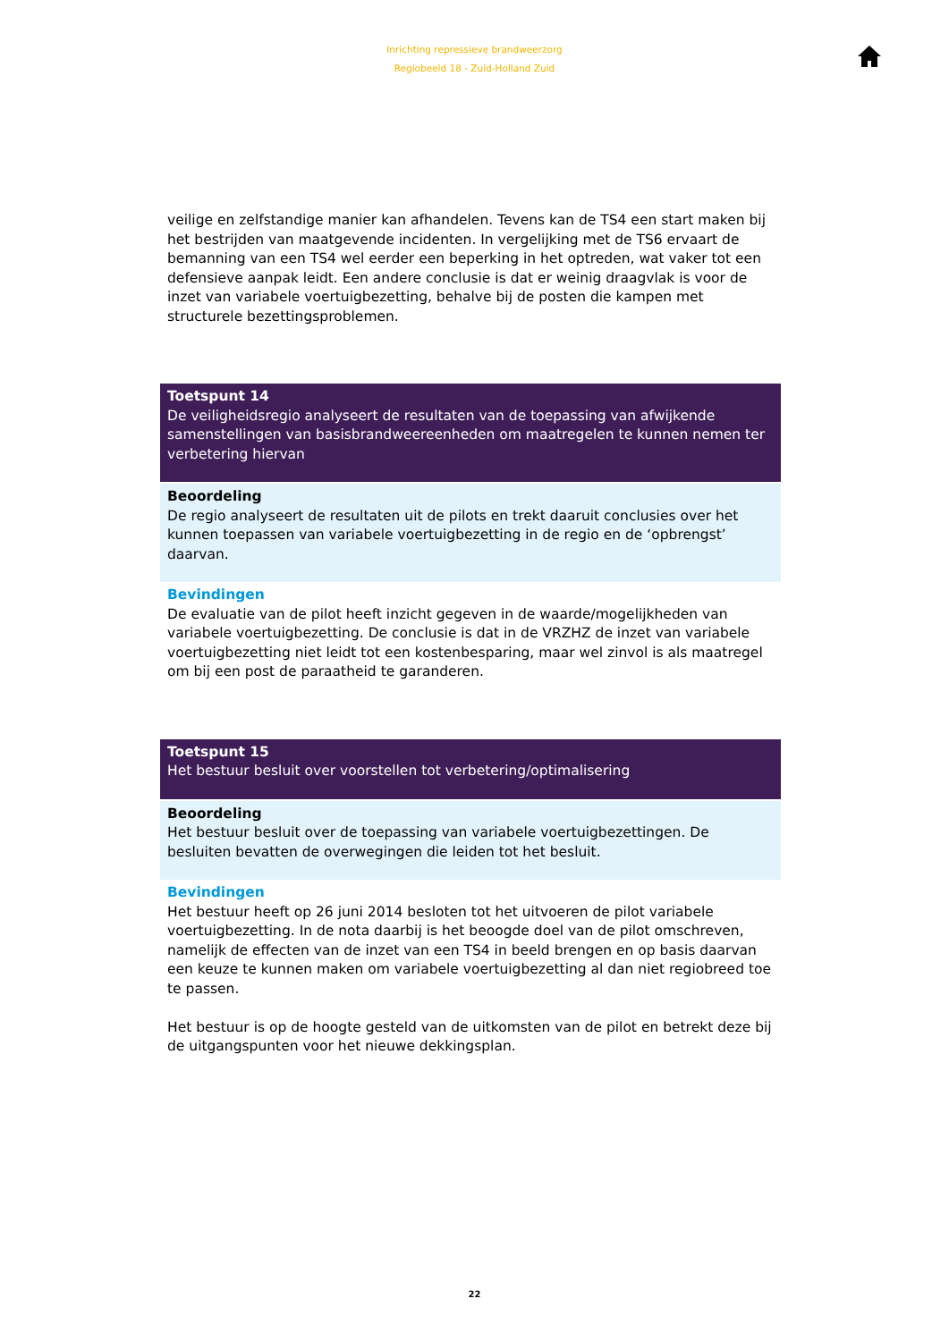Inrichting repressieve brandweerzorg
Regiobeeld 18 - Zuid-Holland Zuid
veilige en zelfstandige manier kan afhandelen. Tevens kan de TS4 een start maken bij het bestrijden van maatgevende incidenten. In vergelijking met de TS6 ervaart de bemanning van een TS4 wel eerder een beperking in het optreden, wat vaker tot een defensieve aanpak leidt. Een andere conclusie is dat er weinig draagvlak is voor de inzet van variabele voertuigbezetting, behalve bij de posten die kampen met structurele bezettingsproblemen.
Toetspunt 14
De veiligheidsregio analyseert de resultaten van de toepassing van afwijkende samenstellingen van basisbrandweereenheden om maatregelen te kunnen nemen ter verbetering hiervan
Beoordeling
De regio analyseert de resultaten uit de pilots en trekt daaruit conclusies over het kunnen toepassen van variabele voertuigbezetting in de regio en de ‘opbrengst’ daarvan.
Bevindingen
De evaluatie van de pilot heeft inzicht gegeven in de waarde/mogelijkheden van variabele voertuigbezetting. De conclusie is dat in de VRZHZ de inzet van variabele voertuigbezetting niet leidt tot een kostenbesparing, maar wel zinvol is als maatregel om bij een post de paraatheid te garanderen.
Toetspunt 15
Het bestuur besluit over voorstellen tot verbetering/optimalisering
Beoordeling
Het bestuur besluit over de toepassing van variabele voertuigbezettingen. De besluiten bevatten de overwegingen die leiden tot het besluit.
Bevindingen
Het bestuur heeft op 26 juni 2014 besloten tot het uitvoeren de pilot variabele voertuigbezetting. In de nota daarbij is het beoogde doel van de pilot omschreven, namelijk de effecten van de inzet van een TS4 in beeld brengen en op basis daarvan een keuze te kunnen maken om variabele voertuigbezetting al dan niet regiobreed toe te passen.
Het bestuur is op de hoogte gesteld van de uitkomsten van de pilot en betrekt deze bij de uitgangspunten voor het nieuwe dekkingsplan.
22